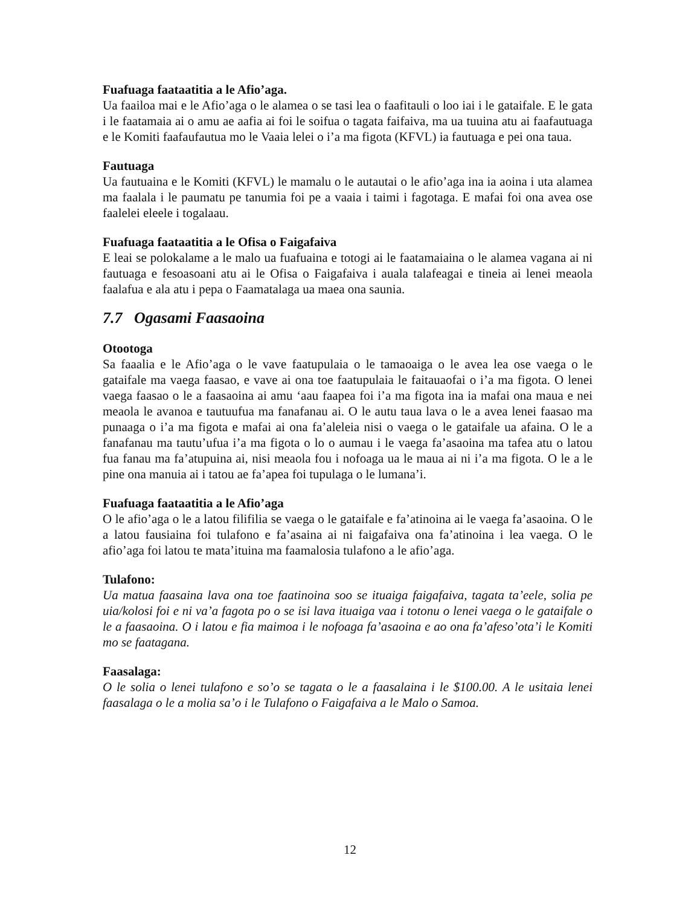Fuafuaga faataatitia a le Afio’aga.
Ua faailoa mai e le Afio’aga o le alamea o se tasi lea o faafitauli o loo iai i le gataifale. E le gata i le faatamaia ai o amu ae aafia ai foi le soifua o tagata faifaiva, ma ua tuuina atu ai faafautuaga e le Komiti faafaufautua mo le Vaaia lelei o i’a ma figota (KFVL) ia fautuaga e pei ona taua.
Fautuaga
Ua fautuaina e le Komiti (KFVL) le mamalu o le autautai o le afio’aga ina ia aoina i uta alamea ma faalala i le paumatu pe tanumia foi pe a vaaia i taimi i fagotaga. E mafai foi ona avea ose faalelei eleele i togalaau.
Fuafuaga faataatitia a le Ofisa o Faigafaiva
E leai se polokalame a le malo ua fuafuaina e totogi ai le faatamaiaina o le alamea vagana ai ni fautuaga e fesoasoani atu ai le Ofisa o Faigafaiva i auala talafeagai e tineia ai lenei meaola faalafua e ala atu i pepa o Faamatalaga ua maea ona saunia.
7.7 Ogasami Faasaoina
Otootoga
Sa faaalia e le Afio’aga o le vave faatupulaia o le tamaoaiga o le avea lea ose vaega o le gataifale ma vaega faasao, e vave ai ona toe faatupulaia le faitauaofai o i’a ma figota. O lenei vaega faasao o le a faasaoina ai amu ‘aau faapea foi i’a ma figota ina ia mafai ona maua e nei meaola le avanoa e tautuufua ma fanafanau ai. O le autu taua lava o le a avea lenei faasao ma punaaga o i’a ma figota e mafai ai ona fa’aleleia nisi o vaega o le gataifale ua afaina. O le a fanafanau ma tautu’ufua i’a ma figota o lo o aumau i le vaega fa’asaoina ma tafea atu o latou fua fanau ma fa’atupuina ai, nisi meaola fou i nofoaga ua le maua ai ni i’a ma figota. O le a le pine ona manuia ai i tatou ae fa’apea foi tupulaga o le lumana’i.
Fuafuaga faataatitia a le Afio’aga
O le afio’aga o le a latou filifilia se vaega o le gataifale e fa’atinoina ai le vaega fa’asaoina. O le a latou fausiaina foi tulafono e fa’asaina ai ni faigafaiva ona fa’atinoina i lea vaega. O le afio’aga foi latou te mata’ituina ma faamalosia tulafono a le afio’aga.
Tulafono:
Ua matua faasaina lava ona toe faatinoina soo se ituaiga faigafaiva, tagata ta’eele, solia pe uia/kolosi foi e ni va’a fagota po o se isi lava ituaiga vaa i totonu o lenei vaega o le gataifale o le a faasaoina. O i latou e fia maimoa i le nofoaga fa’asaoina e ao ona fa’afeso’ota’i le Komiti mo se faatagana.
Faasalaga:
O le solia o lenei tulafono e so’o se tagata o le a faasalaina i le $100.00. A le usitaia lenei faasalaga o le a molia sa’o i le Tulafono o Faigafaiva a le Malo o Samoa.
12